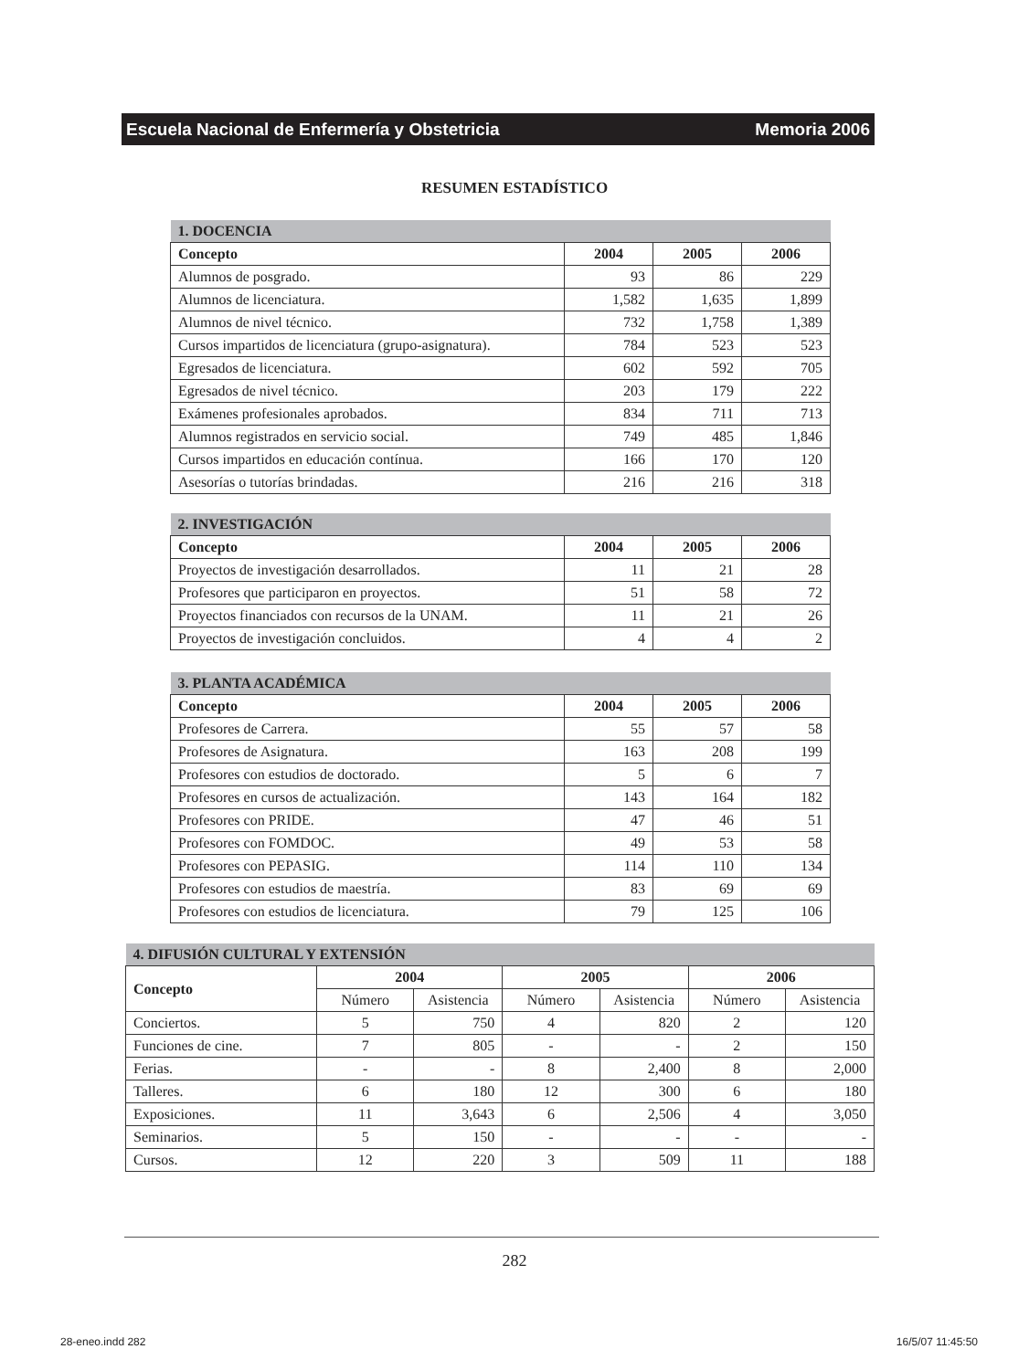Escuela Nacional de Enfermería y Obstetricia Memoria 2006
RESUMEN ESTADÍSTICO
| 1. DOCENCIA | | | |
| --- | --- | --- | --- |
| Concepto | 2004 | 2005 | 2006 |
| Alumnos de posgrado. | 93 | 86 | 229 |
| Alumnos de licenciatura. | 1,582 | 1,635 | 1,899 |
| Alumnos de nivel técnico. | 732 | 1,758 | 1,389 |
| Cursos impartidos de licenciatura (grupo-asignatura). | 784 | 523 | 523 |
| Egresados de licenciatura. | 602 | 592 | 705 |
| Egresados de nivel técnico. | 203 | 179 | 222 |
| Exámenes profesionales aprobados. | 834 | 711 | 713 |
| Alumnos registrados en servicio social. | 749 | 485 | 1,846 |
| Cursos impartidos en educación contínua. | 166 | 170 | 120 |
| Asesorías o tutorías brindadas. | 216 | 216 | 318 |
| 2. INVESTIGACIÓN | | | |
| --- | --- | --- | --- |
| Concepto | 2004 | 2005 | 2006 |
| Proyectos de investigación desarrollados. | 11 | 21 | 28 |
| Profesores que participaron en proyectos. | 51 | 58 | 72 |
| Proyectos financiados con recursos de la UNAM. | 11 | 21 | 26 |
| Proyectos de investigación concluidos. | 4 | 4 | 2 |
| 3. PLANTA ACADÉMICA | | | |
| --- | --- | --- | --- |
| Concepto | 2004 | 2005 | 2006 |
| Profesores de Carrera. | 55 | 57 | 58 |
| Profesores de Asignatura. | 163 | 208 | 199 |
| Profesores con estudios de doctorado. | 5 | 6 | 7 |
| Profesores en cursos de actualización. | 143 | 164 | 182 |
| Profesores con PRIDE. | 47 | 46 | 51 |
| Profesores con FOMDOC. | 49 | 53 | 58 |
| Profesores con PEPASIG. | 114 | 110 | 134 |
| Profesores con estudios de maestría. | 83 | 69 | 69 |
| Profesores con estudios de licenciatura. | 79 | 125 | 106 |
| 4. DIFUSIÓN CULTURAL Y EXTENSIÓN | | | | | | |
| --- | --- | --- | --- | --- | --- | --- |
| Concepto | 2004 | | 2005 | | 2006 | |
| | Número | Asistencia | Número | Asistencia | Número | Asistencia |
| Conciertos. | 5 | 750 | 4 | 820 | 2 | 120 |
| Funciones de cine. | 7 | 805 | - | - | 2 | 150 |
| Ferias. | - | - | 8 | 2,400 | 8 | 2,000 |
| Talleres. | 6 | 180 | 12 | 300 | 6 | 180 |
| Exposiciones. | 11 | 3,643 | 6 | 2,506 | 4 | 3,050 |
| Seminarios. | 5 | 150 | - | - | - | - |
| Cursos. | 12 | 220 | 3 | 509 | 11 | 188 |
282
28-eneo.indd 282 16/5/07 11:45:50